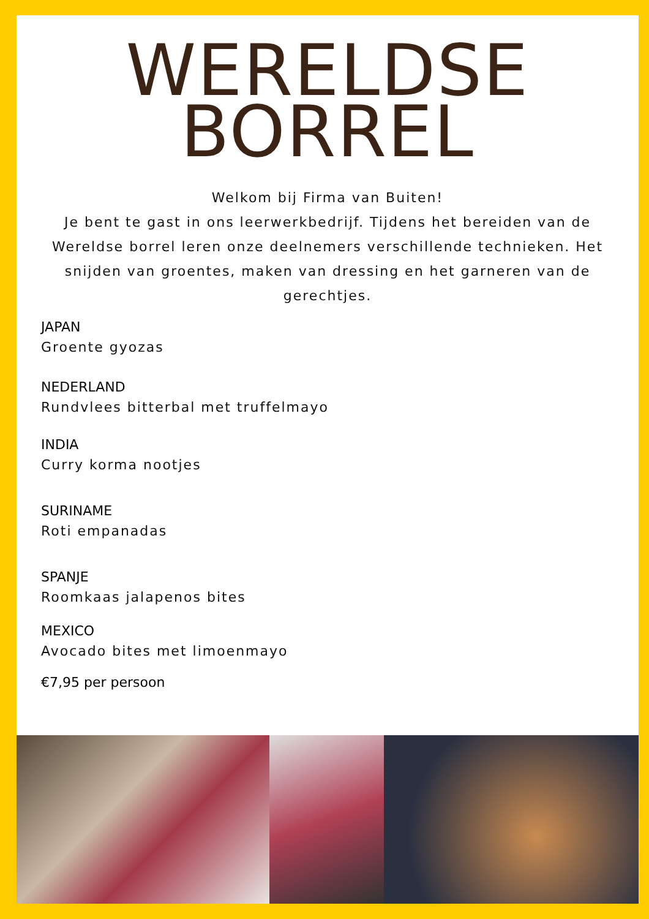WERELDSE
BORREL
Welkom bij Firma van Buiten!
Je bent te gast in ons leerwerkbedrijf. Tijdens het bereiden van de Wereldse borrel leren onze deelnemers verschillende technieken. Het snijden van groentes, maken van dressing en het garneren van de gerechtjes.
JAPAN
Groente gyozas
NEDERLAND
Rundvlees bitterbal met truffelmayo
INDIA
Curry korma nootjes
SURINAME
Roti empanadas
SPANJE
Roomkaas jalapenos bites
MEXICO
Avocado bites met limoenmayo
€7,95 per persoon